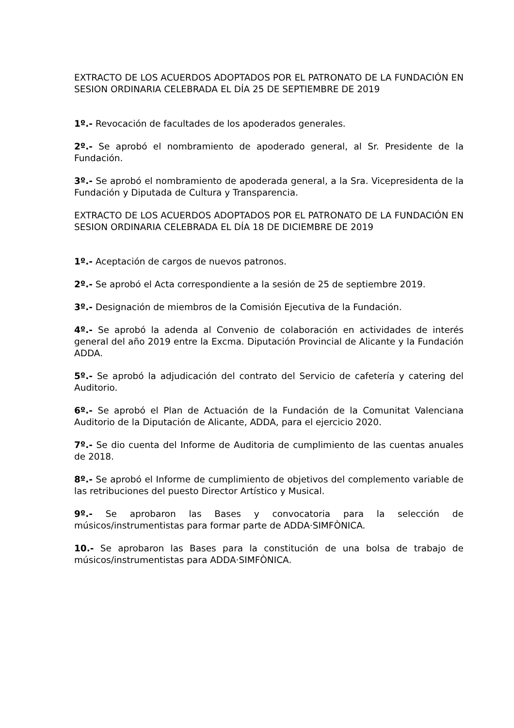EXTRACTO DE LOS ACUERDOS ADOPTADOS POR EL PATRONATO DE LA FUNDACIÓN EN SESION ORDINARIA CELEBRADA EL DÍA 25 DE SEPTIEMBRE DE 2019
1º.- Revocación de facultades de los apoderados generales.
2º.- Se aprobó el nombramiento de apoderado general, al Sr. Presidente de la Fundación.
3º.- Se aprobó el nombramiento de apoderada general, a la Sra. Vicepresidenta de la Fundación y Diputada de Cultura y Transparencia.
EXTRACTO DE LOS ACUERDOS ADOPTADOS POR EL PATRONATO DE LA FUNDACIÓN EN SESION ORDINARIA CELEBRADA EL DÍA 18 DE DICIEMBRE DE 2019
1º.- Aceptación de cargos de nuevos patronos.
2º.- Se aprobó el Acta correspondiente a la sesión de 25 de septiembre 2019.
3º.- Designación de miembros de la Comisión Ejecutiva de la Fundación.
4º.- Se aprobó la adenda al Convenio de colaboración en actividades de interés general del año 2019 entre la Excma. Diputación Provincial de Alicante y la Fundación ADDA.
5º.- Se aprobó la adjudicación del contrato del Servicio de cafetería y catering del Auditorio.
6º.- Se aprobó el Plan de Actuación de la Fundación de la Comunitat Valenciana Auditorio de la Diputación de Alicante, ADDA, para el ejercicio 2020.
7º.- Se dio cuenta del Informe de Auditoria de cumplimiento de las cuentas anuales de 2018.
8º.- Se aprobó el Informe de cumplimiento de objetivos del complemento variable de las retribuciones del puesto Director Artístico y Musical.
9º.- Se aprobaron las Bases y convocatoria para la selección de músicos/instrumentistas para formar parte de ADDA·SIMFÒNICA.
10.- Se aprobaron las Bases para la constitución de una bolsa de trabajo de músicos/instrumentistas para ADDA·SIMFÒNICA.